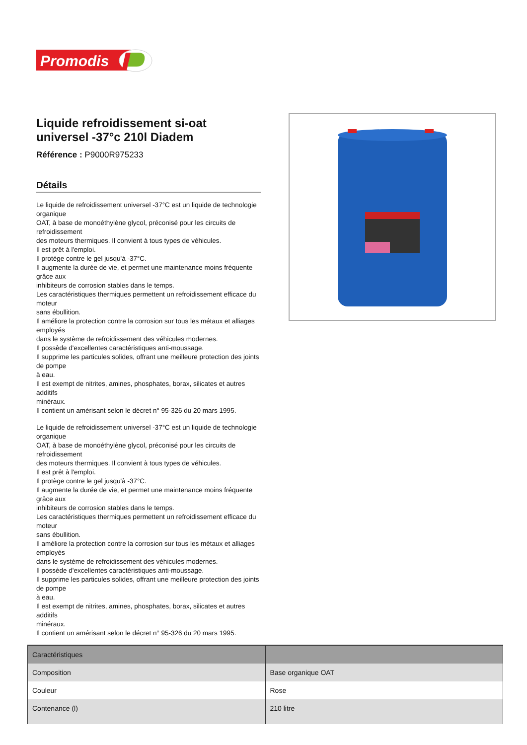Promodis
Liquide refroidissement si-oat universel -37°c 210l Diadem
Référence : P9000R975233
Détails
Le liquide de refroidissement universel -37°C est un liquide de technologie organique
OAT, à base de monoéthylène glycol, préconisé pour les circuits de refroidissement
des moteurs thermiques. Il convient à tous types de véhicules.
Il est prêt à l'emploi.
Il protège contre le gel jusqu'à -37°C.
Il augmente la durée de vie, et permet une maintenance moins fréquente grâce aux
inhibiteurs de corrosion stables dans le temps.
Les caractéristiques thermiques permettent un refroidissement efficace du moteur
sans ébullition.
Il améliore la protection contre la corrosion sur tous les métaux et alliages employés
dans le système de refroidissement des véhicules modernes.
Il possède d'excellentes caractéristiques anti-moussage.
Il supprime les particules solides, offrant une meilleure protection des joints de pompe
à eau.
Il est exempt de nitrites, amines, phosphates, borax, silicates et autres additifs
minéraux.
Il contient un amérisant selon le décret n° 95-326 du 20 mars 1995.
Le liquide de refroidissement universel -37°C est un liquide de technologie organique
OAT, à base de monoéthylène glycol, préconisé pour les circuits de refroidissement
des moteurs thermiques. Il convient à tous types de véhicules.
Il est prêt à l'emploi.
Il protège contre le gel jusqu'à -37°C.
Il augmente la durée de vie, et permet une maintenance moins fréquente grâce aux
inhibiteurs de corrosion stables dans le temps.
Les caractéristiques thermiques permettent un refroidissement efficace du moteur
sans ébullition.
Il améliore la protection contre la corrosion sur tous les métaux et alliages employés
dans le système de refroidissement des véhicules modernes.
Il possède d'excellentes caractéristiques anti-moussage.
Il supprime les particules solides, offrant une meilleure protection des joints de pompe
à eau.
Il est exempt de nitrites, amines, phosphates, borax, silicates et autres additifs
minéraux.
Il contient un amérisant selon le décret n° 95-326 du 20 mars 1995.
| Caractéristiques | |
| --- | --- |
| Composition | Base organique OAT |
| Couleur | Rose |
| Contenance (l) | 210 litre |